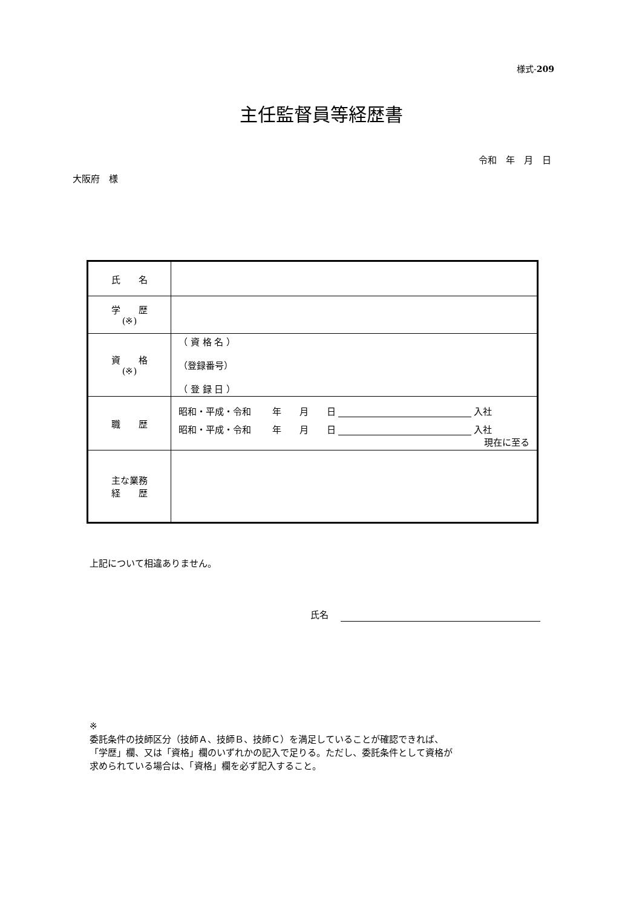様式-209
主任監督員等経歴書
令和　年　月　日
大阪府　様
| 氏 名 | |
| 学 歴 (※) | |
| 資 格 (※) | （ 資 格 名 ） （登録番号） （ 登 録 日 ） |
| 職 歴 | 昭和・平成・令和 年 月 日 入社 昭和・平成・令和 年 月 日 入社 現在に至る |
| 主な業務 経 歴 | |
上記について相違ありません。
氏名
※
委託条件の技師区分（技師Ａ、技師Ｂ、技師Ｃ）を満足していることが確認できれば、
「学歴」欄、又は「資格」欄のいずれかの記入で足りる。ただし、委託条件として資格が
求められている場合は、「資格」欄を必ず記入すること。